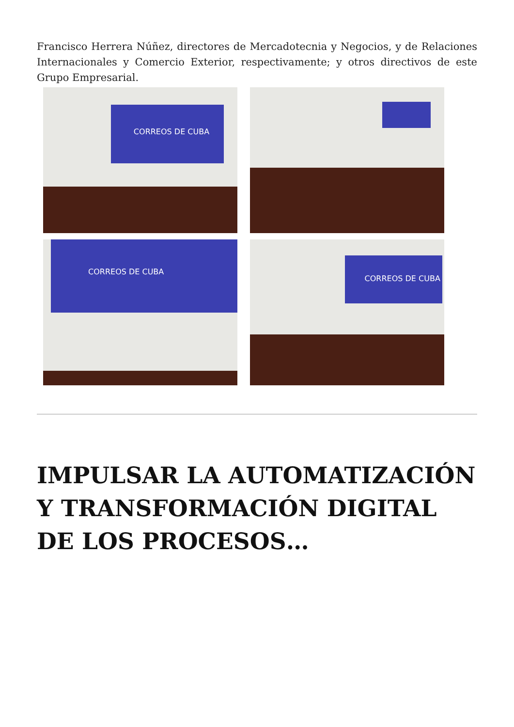Francisco Herrera Núñez, directores de Mercadotecnia y Negocios, y de Relaciones Internacionales y Comercio Exterior, respectivamente; y otros directivos de este Grupo Empresarial.
CORREOS DE CUBA
CORREOS DE CUBA
CORREOS DE CUBA
IMPULSAR LA AUTOMATIZACIÓN Y TRANSFORMACIÓN DIGITAL DE LOS PROCESOS…